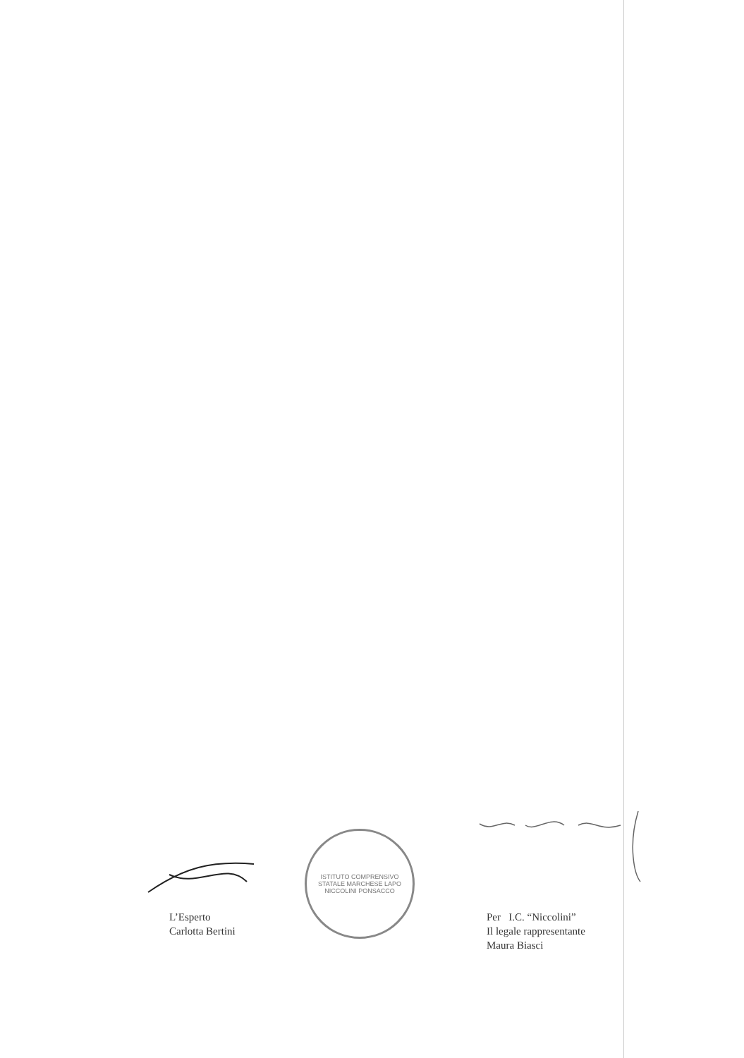Per I.C. “Niccolini”
Il legale rappresentante
Maura Biasci
L’Esperto
Carlotta Bertini
ISTITUTO COMPRENSIVO STATALE MARCHESE LAPO NICCOLINI PONSACCO